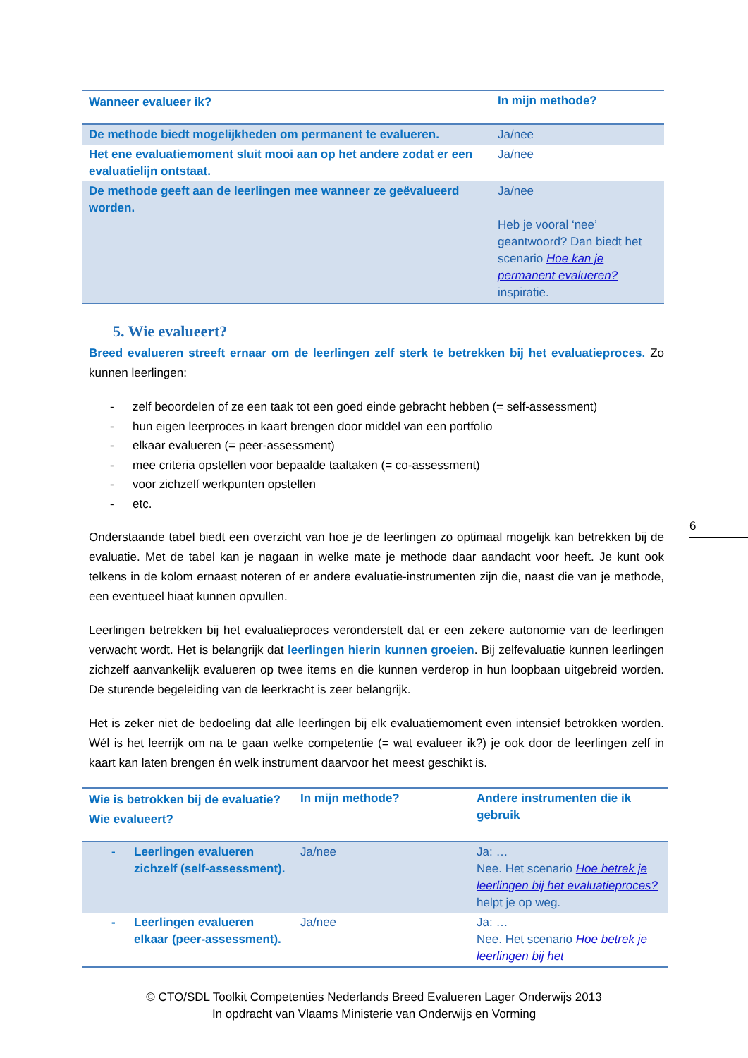| Wanneer evalueer ik? | In mijn methode? |
| --- | --- |
| De methode biedt mogelijkheden om permanent te evalueren. | Ja/nee |
| Het ene evaluatiemoment sluit mooi aan op het andere zodat er een evaluatielijn ontstaat. | Ja/nee |
| De methode geeft aan de leerlingen mee wanneer ze geëvalueerd worden. | Ja/nee Heb je vooral ‘nee’ geantwoord? Dan biedt het scenario Hoe kan je permanent evalueren? inspiratie. |
5. Wie evalueert?
Breed evalueren streeft ernaar om de leerlingen zelf sterk te betrekken bij het evaluatieproces. Zo kunnen leerlingen:
- zelf beoordelen of ze een taak tot een goed einde gebracht hebben (= self-assessment)
- hun eigen leerproces in kaart brengen door middel van een portfolio
- elkaar evalueren (= peer-assessment)
- mee criteria opstellen voor bepaalde taaltaken (= co-assessment)
- voor zichzelf werkpunten opstellen
- etc.
Onderstaande tabel biedt een overzicht van hoe je de leerlingen zo optimaal mogelijk kan betrekken bij de evaluatie. Met de tabel kan je nagaan in welke mate je methode daar aandacht voor heeft. Je kunt ook telkens in de kolom ernaast noteren of er andere evaluatie-instrumenten zijn die, naast die van je methode, een eventueel hiaat kunnen opvullen.
Leerlingen betrekken bij het evaluatieproces veronderstelt dat er een zekere autonomie van de leerlingen verwacht wordt. Het is belangrijk dat leerlingen hierin kunnen groeien. Bij zelfevaluatie kunnen leerlingen zichzelf aanvankelijk evalueren op twee items en die kunnen verderop in hun loopbaan uitgebreid worden. De sturende begeleiding van de leerkracht is zeer belangrijk.
Het is zeker niet de bedoeling dat alle leerlingen bij elk evaluatiemoment even intensief betrokken worden. Wél is het leerrijk om na te gaan welke competentie (= wat evalueer ik?) je ook door de leerlingen zelf in kaart kan laten brengen én welk instrument daarvoor het meest geschikt is.
| Wie is betrokken bij de evaluatie? Wie evalueert? | In mijn methode? | Andere instrumenten die ik gebruik |
| --- | --- | --- |
| - Leerlingen evalueren zichzelf (self-assessment). | Ja/nee | Ja: … Nee. Het scenario Hoe betrek je leerlingen bij het evaluatieproces? helpt je op weg. |
| - Leerlingen evalueren elkaar (peer-assessment). | Ja/nee | Ja: … Nee. Het scenario Hoe betrek je leerlingen bij het |
6
© CTO/SDL Toolkit Competenties Nederlands Breed Evalueren Lager Onderwijs 2013
In opdracht van Vlaams Ministerie van Onderwijs en Vorming